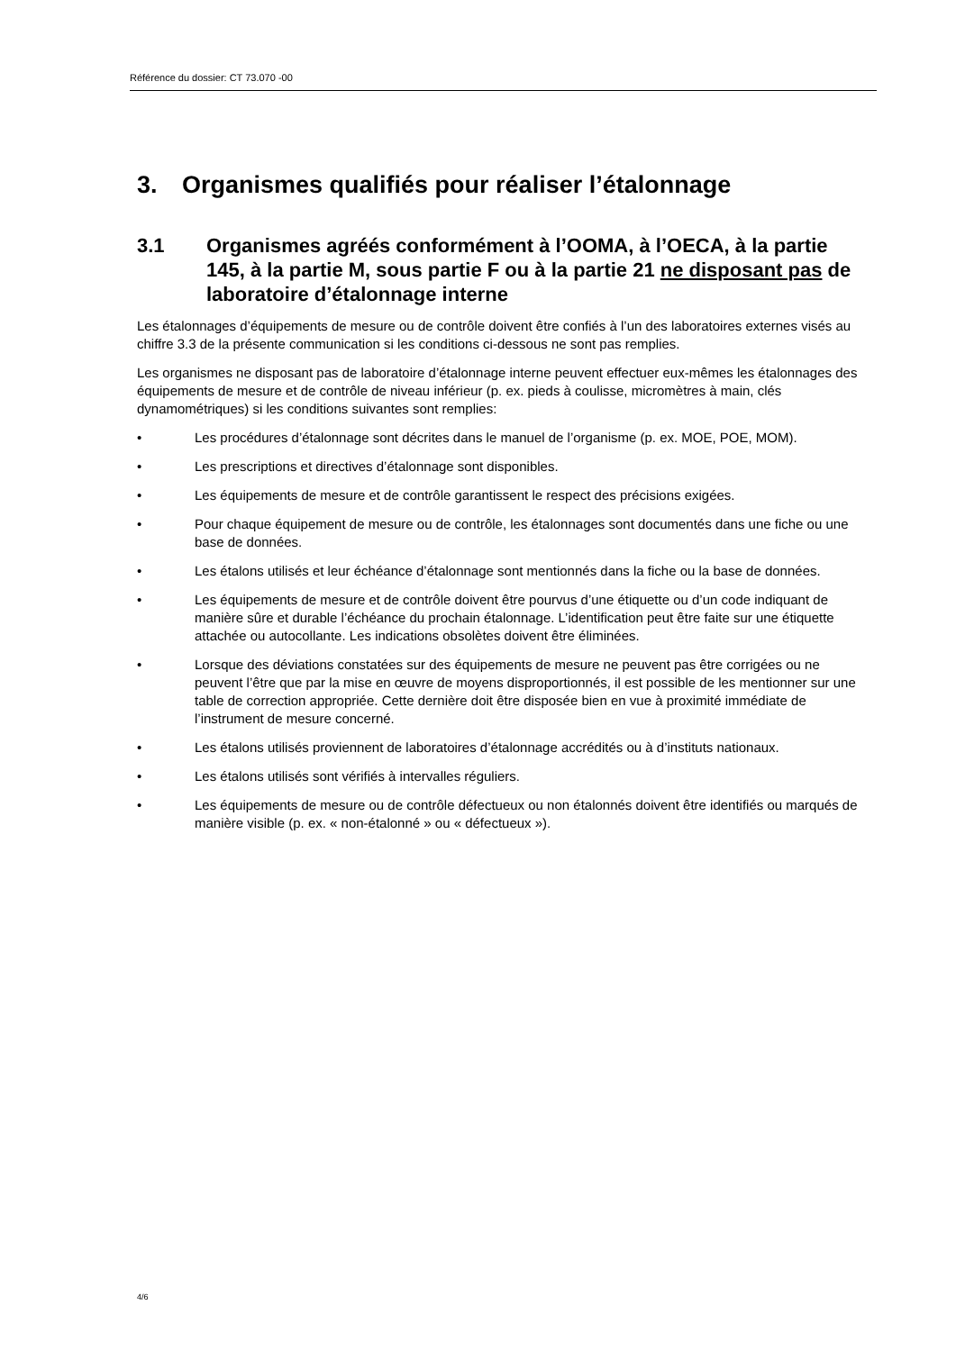Référence du dossier: CT 73.070 -00
3. Organismes qualifiés pour réaliser l’étalonnage
3.1 Organismes agréés conformément à l’OOMA, à l’OECA, à la partie 145, à la partie M, sous partie F ou à la partie 21 ne disposant pas de laboratoire d’étalonnage interne
Les étalonnages d’équipements de mesure ou de contrôle doivent être confiés à l’un des laboratoires externes visés au chiffre 3.3 de la présente communication si les conditions ci-dessous ne sont pas remplies.
Les organismes ne disposant pas de laboratoire d’étalonnage interne peuvent effectuer eux-mêmes les étalonnages des équipements de mesure et de contrôle de niveau inférieur (p. ex. pieds à coulisse, micromètres à main, clés dynamométriques) si les conditions suivantes sont remplies:
• Les procédures d’étalonnage sont décrites dans le manuel de l’organisme (p. ex. MOE, POE, MOM).
• Les prescriptions et directives d’étalonnage sont disponibles.
• Les équipements de mesure et de contrôle garantissent le respect des précisions exigées.
• Pour chaque équipement de mesure ou de contrôle, les étalonnages sont documentés dans une fiche ou une base de données.
• Les étalons utilisés et leur échéance d’étalonnage sont mentionnés dans la fiche ou la base de données.
• Les équipements de mesure et de contrôle doivent être pourvus d’une étiquette ou d’un code indiquant de manière sûre et durable l’échéance du prochain étalonnage. L’identification peut être faite sur une étiquette attachée ou autocollante. Les indications obsolètes doivent être éliminées.
• Lorsque des déviations constatées sur des équipements de mesure ne peuvent pas être corrigées ou ne peuvent l’être que par la mise en œuvre de moyens disproportionnés, il est possible de les mentionner sur une table de correction appropriée. Cette dernière doit être disposée bien en vue à proximité immédiate de l’instrument de mesure concerné.
• Les étalons utilisés proviennent de laboratoires d’étalonnage accrédités ou à d’instituts nationaux.
• Les étalons utilisés sont vérifiés à intervalles réguliers.
• Les équipements de mesure ou de contrôle défectueux ou non étalonnés doivent être identifiés ou marqués de manière visible (p. ex. « non-étalonné » ou « défectueux »).
4/6